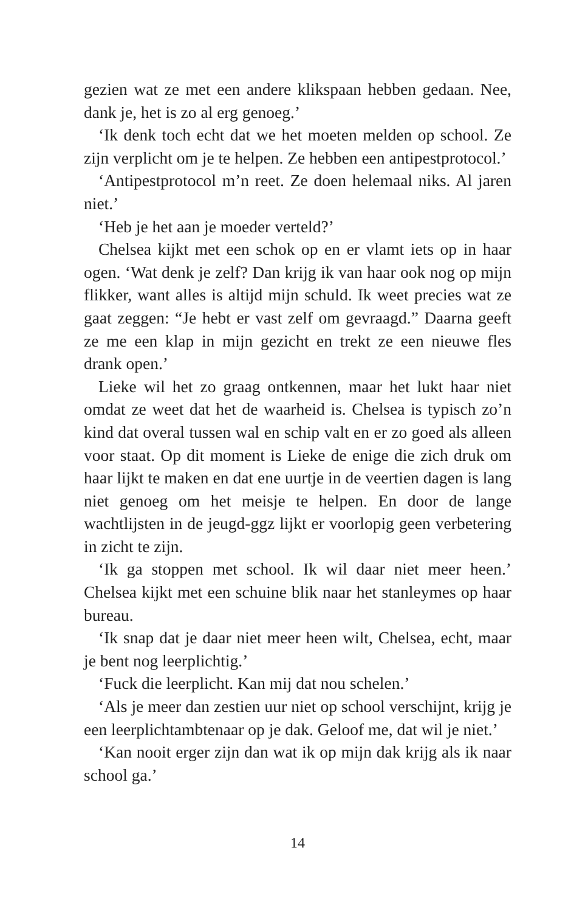gezien wat ze met een andere klikspaan hebben gedaan. Nee, dank je, het is zo al erg genoeg.’
‘Ik denk toch echt dat we het moeten melden op school. Ze zijn verplicht om je te helpen. Ze hebben een antipest­protocol.’
‘Antipestprotocol m’n reet. Ze doen helemaal niks. Al ja­ren niet.’
‘Heb je het aan je moeder verteld?’
Chelsea kijkt met een schok op en er vlamt iets op in haar ogen. ‘Wat denk je zelf? Dan krijg ik van haar ook nog op mijn flikker, want alles is altijd mijn schuld. Ik weet precies wat ze gaat zeggen: “Je hebt er vast zelf om gevraagd.” Daar­na geeft ze me een klap in mijn gezicht en trekt ze een nieu­we fles drank open.’
Lieke wil het zo graag ontkennen, maar het lukt haar niet omdat ze weet dat het de waarheid is. Chelsea is typisch zo’n kind dat overal tussen wal en schip valt en er zo goed als alleen voor staat. Op dit moment is Lieke de enige die zich druk om haar lijkt te maken en dat ene uurtje in de veertien dagen is lang niet genoeg om het meisje te helpen. En door de lange wachtlijsten in de jeugd-ggz lijkt er voor­lopig geen verbetering in zicht te zijn.
‘Ik ga stoppen met school. Ik wil daar niet meer heen.’ Chelsea kijkt met een schuine blik naar het stanleymes op haar bureau.
‘Ik snap dat je daar niet meer heen wilt, Chelsea, echt, maar je bent nog leerplichtig.’
‘Fuck die leerplicht. Kan mij dat nou schelen.’
‘Als je meer dan zestien uur niet op school verschijnt, krijg je een leerplichtambtenaar op je dak. Geloof me, dat wil je niet.’
‘Kan nooit erger zijn dan wat ik op mijn dak krijg als ik naar school ga.’
14